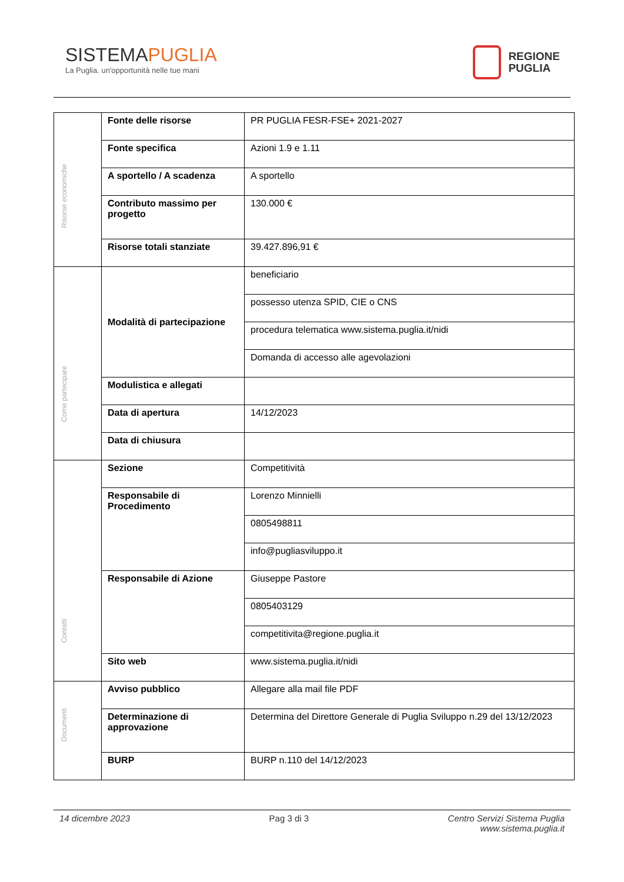SISTEMAPUGLIA
La Puglia. un'opportunità nelle tue mani
REGIONE
PUGLIA
| Risorse economiche | Fonte delle risorse | PR PUGLIA FESR-FSE+ 2021-2027 |
| | Fonte specifica | Azioni 1.9 e 1.11 |
| | A sportello / A scadenza | A sportello |
| | Contributo massimo per progetto | 130.000 € |
| | Risorse totali stanziate | 39.427.896,91 € |
| Come partecipare | Modalità di partecipazione | beneficiario |
| | | possesso utenza SPID, CIE o CNS |
| | | procedura telematica www.sistema.puglia.it/nidi |
| | | Domanda di accesso alle agevolazioni |
| | Modulistica e allegati | |
| | Data di apertura | 14/12/2023 |
| | Data di chiusura | |
| Contatti | Sezione | Competitività |
| | Responsabile di Procedimento | Lorenzo Minnielli |
| | | 0805498811 |
| | | info@pugliasviluppo.it |
| | Responsabile di Azione | Giuseppe Pastore |
| | | 0805403129 |
| | | competitivita@regione.puglia.it |
| | Sito web | www.sistema.puglia.it/nidi |
| Documenti | Avviso pubblico | Allegare alla mail file PDF |
| | Determinazione di approvazione | Determina del Direttore Generale di Puglia Sviluppo n.29 del 13/12/2023 |
| | BURP | BURP n.110 del 14/12/2023 |
14 dicembre 2023 Pag 3 di 3 Centro Servizi Sistema Puglia
www.sistema.puglia.it